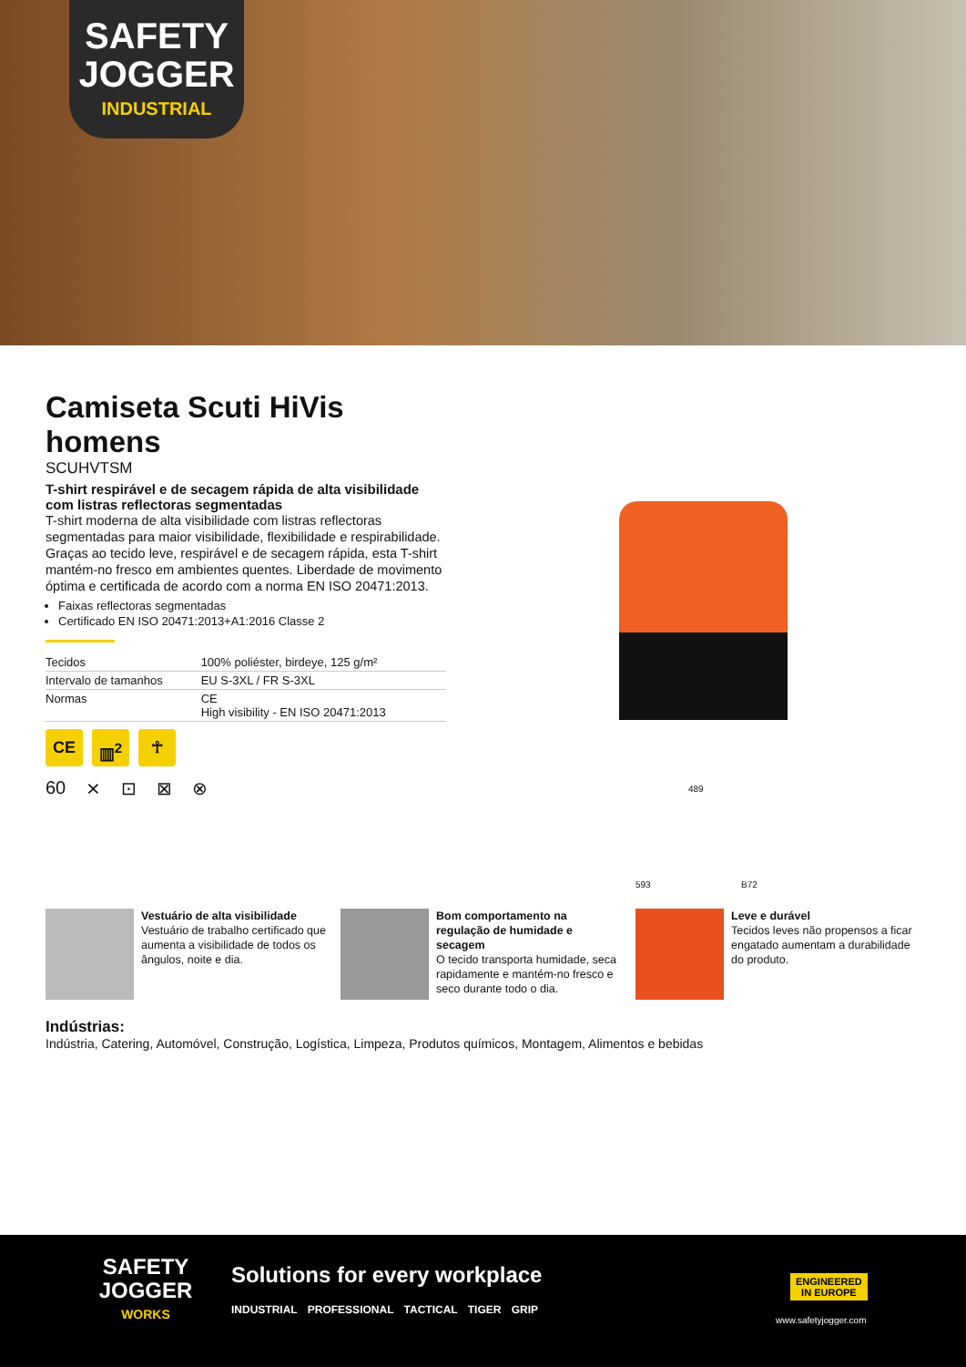SAFETY
JOGGER
INDUSTRIAL
Camiseta Scuti HiVis homens
SCUHVTSM
T-shirt respirável e de secagem rápida de alta visibilidade com listras reflectoras segmentadas
T-shirt moderna de alta visibilidade com listras reflectoras segmentadas para maior visibilidade, flexibilidade e respirabilidade. Graças ao tecido leve, respirável e de secagem rápida, esta T-shirt mantém-no fresco em ambientes quentes. Liberdade de movimento óptima e certificada de acordo com a norma EN ISO 20471:2013.
Faixas reflectoras segmentadas
Certificado EN ISO 20471:2013+A1:2016 Classe 2
| Tecidos | 100% poliéster, birdeye, 125 g/m² |
| Intervalo de tamanhos | EU S-3XL / FR S-3XL |
| Normas | CE High visibility - EN ISO 20471:2013 |
CE ▥<sup>2</sup> ☥
60 ⨯ ⊡ ⊠ ⊗
489
593 B72
Vestuário de alta visibilidade
Vestuário de trabalho certificado que aumenta a visibilidade de todos os ângulos, noite e dia.
Bom comportamento na regulação de humidade e secagem
O tecido transporta humidade, seca rapidamente e mantém-no fresco e seco durante todo o dia.
Leve e durável
Tecidos leves não propensos a ficar engatado aumentam a durabilidade do produto.
Indústrias:
Indústria, Catering, Automóvel, Construção, Logística, Limpeza, Produtos químicos, Montagem, Alimentos e bebidas
SAFETY
JOGGER
WORKS
Solutions for every workplace
INDUSTRIAL PROFESSIONAL TACTICAL TIGER GRIP
ENGINEERED
IN EUROPE
www.safetyjogger.com